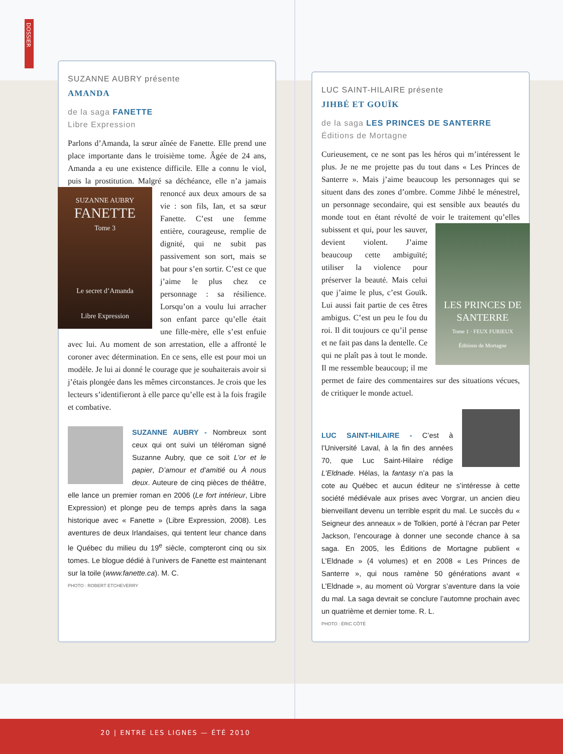SUZANNE AUBRY présente
AMANDA
de la saga FANETTE
Libre Expression
Parlons d’Amanda, la sœur aînée de Fanette. Elle prend une place importante dans le troisième tome. Âgée de 24 ans, Amanda a eu une existence difficile. Elle a connu le viol, puis la prostitution. Malgré sa déchéance, elle n’a jamais renoncé aux deux amours SUZANNE AUBRY
FANETTE
Tome 3
Le secret d’Amanda
Libre Expression de sa vie : son fils, Ian, et sa sœur Fanette. C’est une femme entière, courageuse, remplie de dignité, qui ne subit pas passivement son sort, mais se bat pour s’en sortir. C’est ce que j’aime le plus chez ce personnage : sa résilience. Lorsqu’on a voulu lui arracher son enfant parce qu’elle était une fille-mère, elle s’est enfuie avec lui. Au moment de son arrestation, elle a affronté le coroner avec détermination. En ce sens, elle est pour moi un modèle. Je lui ai donné le courage que je souhaiterais avoir si j’étais plongée dans les mêmes circonstances. Je crois que les lecteurs s’identifieront à elle parce qu’elle est à la fois fragile et combative.
SUZANNE AUBRY - Nombreux sont ceux qui ont suivi un téléroman signé Suzanne Aubry, que ce soit L’or et le papier, D’amour et d’amitié ou À nous deux. Auteure de cinq pièces de théâtre, elle lance un premier roman en 2006 (Le fort intérieur, Libre Expression) et plonge peu de temps après dans la saga historique avec « Fanette » (Libre Expression, 2008). Les aventures de deux Irlandaises, qui tentent leur chance dans le Québec du milieu du 19<sup>e</sup> siècle, compteront cinq ou six tomes. Le blogue dédié à l’univers de Fanette est maintenant sur la toile (www.fanette.ca). M. C.
PHOTO : ROBERT ETCHEVERRY
LUC SAINT-HILAIRE présente
JIHBÉ ET GOUÏK
de la saga LES PRINCES DE SANTERRE
Éditions de Mortagne
Curieusement, ce ne sont pas les héros qui m’intéressent le plus. Je ne me projette pas du tout dans « Les Princes de Santerre ». Mais j’aime beaucoup les personnages qui se situent dans des zones d’ombre. Comme Jihbé le ménestrel, un personnage secondaire, qui est sensible aux beautés du monde tout en étant révolté de voir le traitement LES PRINCES DE SANTERRE
Tome 1 · FEUX FURIEUX
Éditions de Mortagne qu’elles subissent et qui, pour les sauver, devient violent. J’aime beaucoup cette ambiguïté; utiliser la violence pour préserver la beauté. Mais celui que j’aime le plus, c’est Gouïk. Lui aussi fait partie de ces êtres ambigus. C’est un peu le fou du roi. Il dit toujours ce qu’il pense et ne fait pas dans la dentelle. Ce qui ne plaît pas à tout le monde. Il me ressemble beaucoup; il me permet de faire des commentaires sur des situations vécues, de critiquer le monde actuel.
LUC SAINT-HILAIRE - C’est à l’Université Laval, à la fin des années 70, que Luc Saint-Hilaire rédige L’Eldnade. Hélas, la fantasy n’a pas la cote au Québec et aucun éditeur ne s’intéresse à cette société médiévale aux prises avec Vorgrar, un ancien dieu bienveillant devenu un terrible esprit du mal. Le succès du « Seigneur des anneaux » de Tolkien, porté à l’écran par Peter Jackson, l’encourage à donner une seconde chance à sa saga. En 2005, les Éditions de Mortagne publient « L’Eldnade » (4 volumes) et en 2008 « Les Princes de Santerre », qui nous ramène 50 générations avant « L’Eldnade », au moment où Vorgrar s’aventure dans la voie du mal. La saga devrait se conclure l’automne prochain avec un quatrième et dernier tome. R. L.
PHOTO : ÉRIC CÔTÉ
DOSSIER
20 | ENTRE LES LIGNES — ÉTÉ 2010